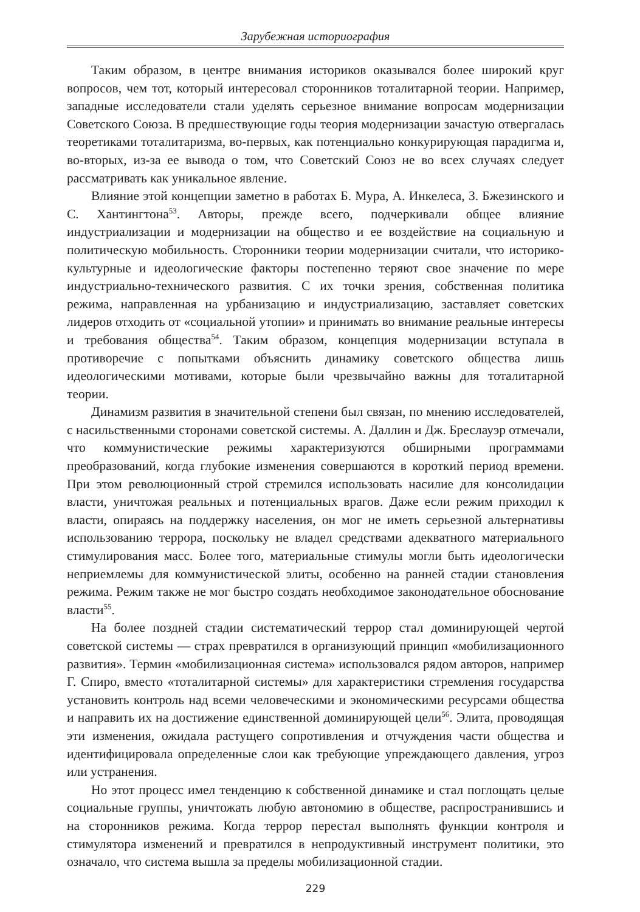Зарубежная историография
Таким образом, в центре внимания историков оказывался более широкий круг вопросов, чем тот, который интересовал сторонников тоталитарной теории. Например, западные исследователи стали уделять серьезное внимание вопросам модернизации Советского Союза. В предшествующие годы теория модернизации зачастую отвергалась теоретиками тоталитаризма, во-первых, как потенциально конкурирующая парадигма и, во-вторых, из-за ее вывода о том, что Советский Союз не во всех случаях следует рассматривать как уникальное явление.
Влияние этой концепции заметно в работах Б. Мура, А. Инкелеса, З. Бжезинского и С. Хантингтона<sup>53</sup>. Авторы, прежде всего, подчеркивали общее влияние индустриализации и модернизации на общество и ее воздействие на социальную и политическую мобильность. Сторонники теории модернизации считали, что историко-культурные и идеологические факторы постепенно теряют свое значение по мере индустриально-технического развития. С их точки зрения, собственная политика режима, направленная на урбанизацию и индустриализацию, заставляет советских лидеров отходить от «социальной утопии» и принимать во внимание реальные интересы и требования общества<sup>54</sup>. Таким образом, концепция модернизации вступала в противоречие с попытками объяснить динамику советского общества лишь идеологическими мотивами, которые были чрезвычайно важны для тоталитарной теории.
Динамизм развития в значительной степени был связан, по мнению исследователей, с насильственными сторонами советской системы. А. Даллин и Дж. Бреслауэр отмечали, что коммунистические режимы характеризуются обширными программами преобразований, когда глубокие изменения совершаются в короткий период времени. При этом революционный строй стремился использовать насилие для консолидации власти, уничтожая реальных и потенциальных врагов. Даже если режим приходил к власти, опираясь на поддержку населения, он мог не иметь серьезной альтернативы использованию террора, поскольку не владел средствами адекватного материального стимулирования масс. Более того, материальные стимулы могли быть идеологически неприемлемы для коммунистической элиты, особенно на ранней стадии становления режима. Режим также не мог быстро создать необходимое законодательное обоснование власти<sup>55</sup>.
На более поздней стадии систематический террор стал доминирующей чертой советской системы — страх превратился в организующий принцип «мобилизационного развития». Термин «мобилизационная система» использовался рядом авторов, например Г. Спиро, вместо «тоталитарной системы» для характеристики стремления государства установить контроль над всеми человеческими и экономическими ресурсами общества и направить их на достижение единственной доминирующей цели<sup>56</sup>. Элита, проводящая эти изменения, ожидала растущего сопротивления и отчуждения части общества и идентифицировала определенные слои как требующие упреждающего давления, угроз или устранения.
Но этот процесс имел тенденцию к собственной динамике и стал поглощать целые социальные группы, уничтожать любую автономию в обществе, распространившись и на сторонников режима. Когда террор перестал выполнять функции контроля и стимулятора изменений и превратился в непродуктивный инструмент политики, это означало, что система вышла за пределы мобилизационной стадии.
229